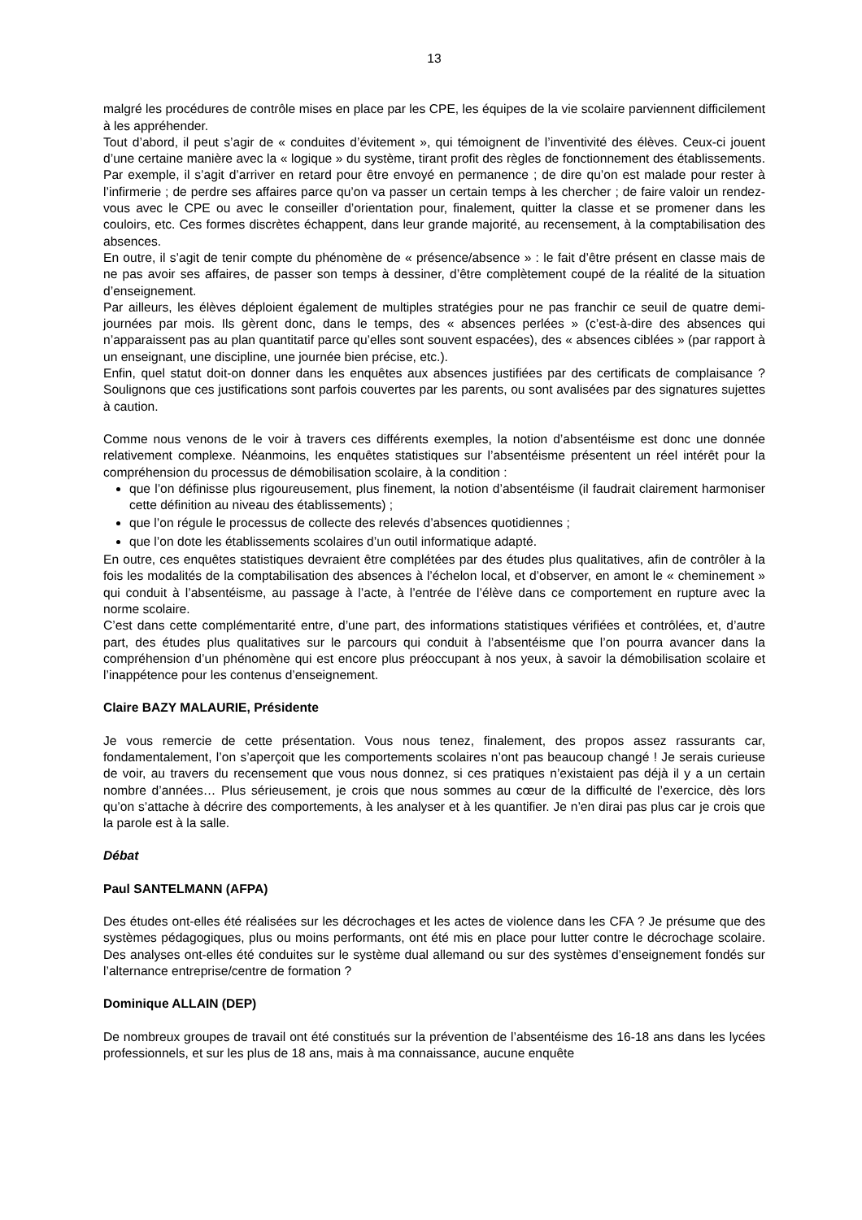13
malgré les procédures de contrôle mises en place par les CPE, les équipes de la vie scolaire parviennent difficilement à les appréhender.
Tout d’abord, il peut s’agir de « conduites d’évitement », qui témoignent de l’inventivité des élèves. Ceux-ci jouent d’une certaine manière avec la « logique » du système, tirant profit des règles de fonctionnement des établissements. Par exemple, il s’agit d’arriver en retard pour être envoyé en permanence ; de dire qu’on est malade pour rester à l’infirmerie ; de perdre ses affaires parce qu’on va passer un certain temps à les chercher ; de faire valoir un rendez-vous avec le CPE ou avec le conseiller d’orientation pour, finalement, quitter la classe et se promener dans les couloirs, etc. Ces formes discrètes échappent, dans leur grande majorité, au recensement, à la comptabilisation des absences.
En outre, il s’agit de tenir compte du phénomène de « présence/absence » : le fait d’être présent en classe mais de ne pas avoir ses affaires, de passer son temps à dessiner, d’être complètement coupé de la réalité de la situation d’enseignement.
Par ailleurs, les élèves déploient également de multiples stratégies pour ne pas franchir ce seuil de quatre demi-journées par mois. Ils gèrent donc, dans le temps, des « absences perlées » (c’est-à-dire des absences qui n’apparaissent pas au plan quantitatif parce qu’elles sont souvent espacées), des « absences ciblées » (par rapport à un enseignant, une discipline, une journée bien précise, etc.).
Enfin, quel statut doit-on donner dans les enquêtes aux absences justifiées par des certificats de complaisance ? Soulignons que ces justifications sont parfois couvertes par les parents, ou sont avalisées par des signatures sujettes à caution.
Comme nous venons de le voir à travers ces différents exemples, la notion d’absentéisme est donc une donnée relativement complexe. Néanmoins, les enquêtes statistiques sur l’absentéisme présentent un réel intérêt pour la compréhension du processus de démobilisation scolaire, à la condition :
que l’on définisse plus rigoureusement, plus finement, la notion d’absentéisme (il faudrait clairement harmoniser cette définition au niveau des établissements) ;
que l’on régule le processus de collecte des relevés d’absences quotidiennes ;
que l’on dote les établissements scolaires d’un outil informatique adapté.
En outre, ces enquêtes statistiques devraient être complétées par des études plus qualitatives, afin de contrôler à la fois les modalités de la comptabilisation des absences à l’échelon local, et d’observer, en amont le « cheminement » qui conduit à l’absentéisme, au passage à l’acte, à l’entrée de l’élève dans ce comportement en rupture avec la norme scolaire.
C’est dans cette complémentarité entre, d’une part, des informations statistiques vérifiées et contrôlées, et, d’autre part, des études plus qualitatives sur le parcours qui conduit à l’absentéisme que l’on pourra avancer dans la compréhension d’un phénomène qui est encore plus préoccupant à nos yeux, à savoir la démobilisation scolaire et l’inappétence pour les contenus d’enseignement.
Claire BAZY MALAURIE, Présidente
Je vous remercie de cette présentation. Vous nous tenez, finalement, des propos assez rassurants car, fondamentalement, l’on s’aperçoit que les comportements scolaires n’ont pas beaucoup changé ! Je serais curieuse de voir, au travers du recensement que vous nous donnez, si ces pratiques n’existaient pas déjà il y a un certain nombre d’années… Plus sérieusement, je crois que nous sommes au cœur de la difficulté de l’exercice, dès lors qu’on s’attache à décrire des comportements, à les analyser et à les quantifier. Je n’en dirai pas plus car je crois que la parole est à la salle.
Débat
Paul SANTELMANN (AFPA)
Des études ont-elles été réalisées sur les décrochages et les actes de violence dans les CFA ? Je présume que des systèmes pédagogiques, plus ou moins performants, ont été mis en place pour lutter contre le décrochage scolaire. Des analyses ont-elles été conduites sur le système dual allemand ou sur des systèmes d’enseignement fondés sur l’alternance entreprise/centre de formation ?
Dominique ALLAIN (DEP)
De nombreux groupes de travail ont été constitués sur la prévention de l’absentéisme des 16-18 ans dans les lycées professionnels, et sur les plus de 18 ans, mais à ma connaissance, aucune enquête